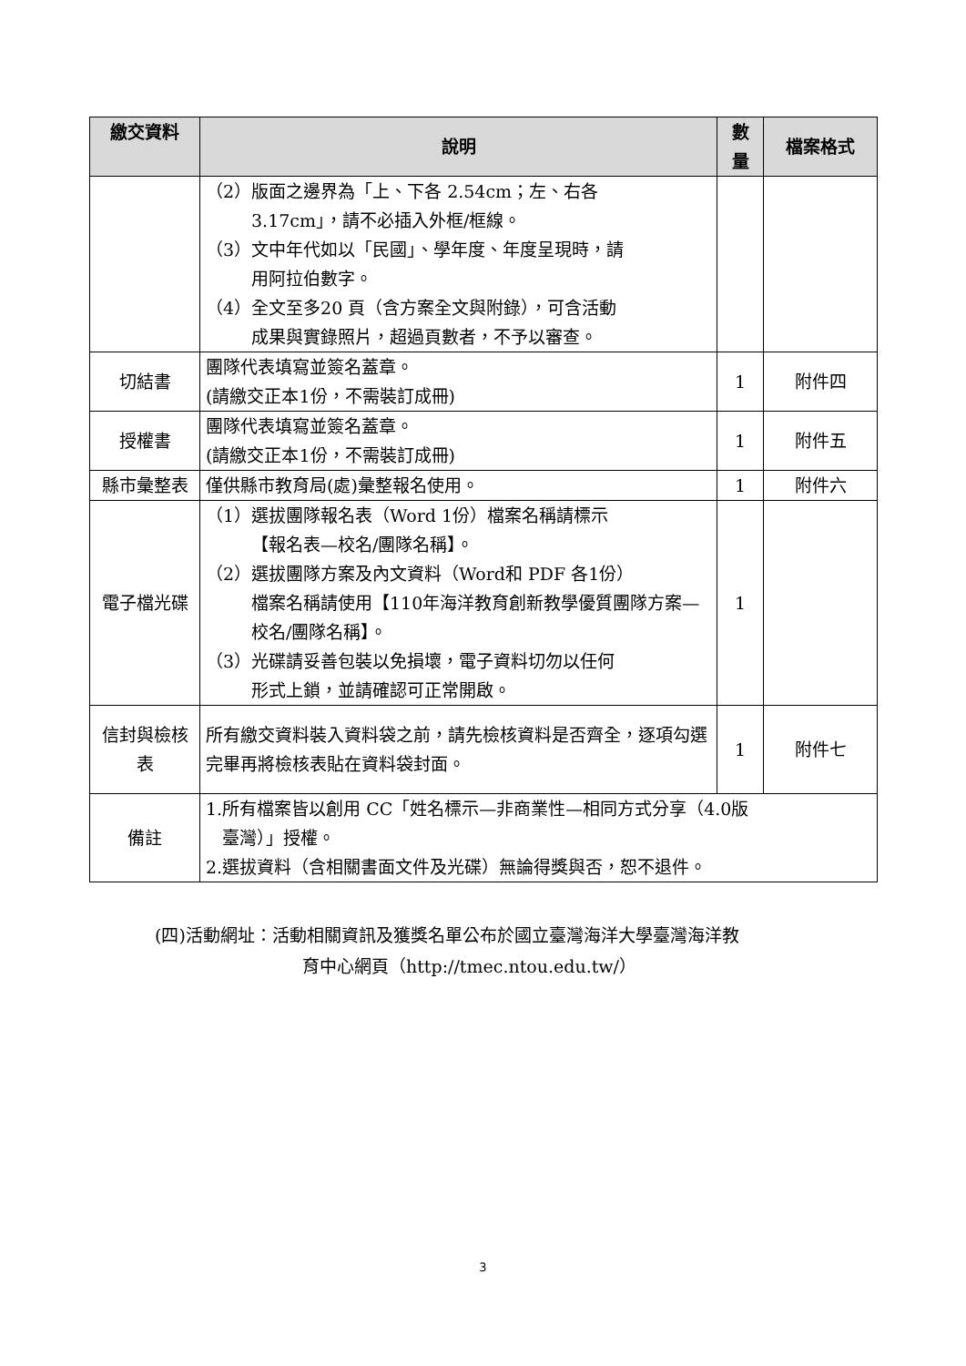| 繳交資料 | 說明 | 數 量 | 檔案格式 |
| --- | --- | --- | --- |
| | （2）版面之邊界為「上、下各 2.54cm；左、右各 3.17cm」，請不必插入外框/框線。 （3）文中年代如以「民國」、學年度、年度呈現時，請 用阿拉伯數字。 （4）全文至多20 頁（含方案全文與附錄），可含活動 成果與實錄照片，超過頁數者，不予以審查。 | | |
| 切結書 | 團隊代表填寫並簽名蓋章。 (請繳交正本1份，不需裝訂成冊) | 1 | 附件四 |
| 授權書 | 團隊代表填寫並簽名蓋章。 (請繳交正本1份，不需裝訂成冊) | 1 | 附件五 |
| 縣市彙整表 | 僅供縣市教育局(處)彙整報名使用。 | 1 | 附件六 |
| 電子檔光碟 | （1）選拔團隊報名表（Word 1份）檔案名稱請標示 【報名表—校名/團隊名稱】。 （2）選拔團隊方案及內文資料（Word和 PDF 各1份） 檔案名稱請使用【110年海洋教育創新教學優質團隊方案—校名/團隊名稱】。 （3）光碟請妥善包裝以免損壞，電子資料切勿以任何 形式上鎖，並請確認可正常開啟。 | 1 | |
| 信封與檢核 表 | 所有繳交資料裝入資料袋之前，請先檢核資料是否齊全，逐項勾選完畢再將檢核表貼在資料袋封面。 | 1 | 附件七 |
| 備註 | 1.所有檔案皆以創用 CC「姓名標示—非商業性—相同方式分享（4.0版 臺灣）」授權。 2.選拔資料（含相關書面文件及光碟）無論得獎與否，恕不退件。 | | |
(四)活動網址：活動相關資訊及獲獎名單公布於國立臺灣海洋大學臺灣海洋教
育中心網頁（http://tmec.ntou.edu.tw/）
3